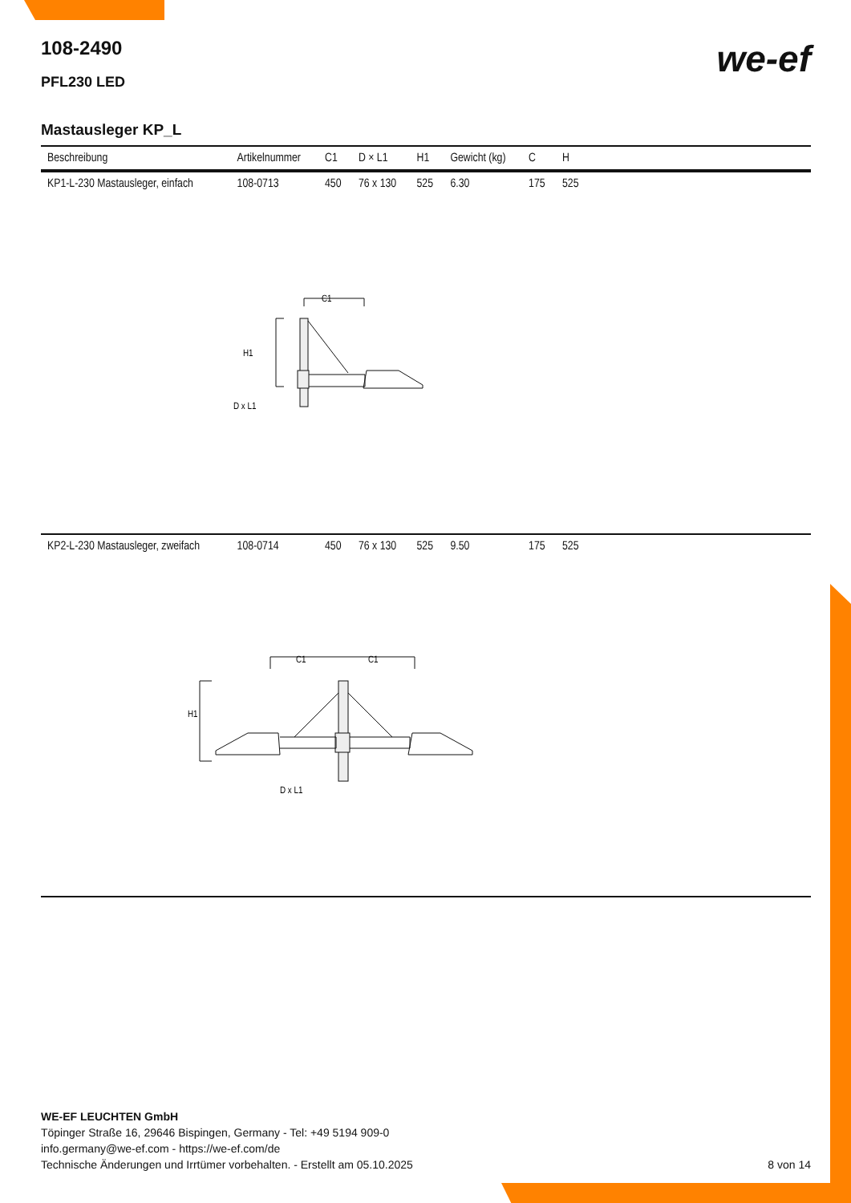we-ef
108-2490
PFL230 LED
Mastausleger KP_L
| Beschreibung | Artikelnummer | C1 | D × L1 | H1 | Gewicht (kg) | C | H | |
| --- | --- | --- | --- | --- | --- | --- | --- | --- |
| KP1-L-230 Mastausleger, einfach | 108-0713 | 450 | 76 x 130 | 525 | 6.30 | 175 | 525 | |
| C1 H1 D x L1 | | | | | | | | |
| KP2-L-230 Mastausleger, zweifach | 108-0714 | 450 | 76 x 130 | 525 | 9.50 | 175 | 525 | |
| C1 C1 H1 D x L1 | | | | | | | | |
WE-EF LEUCHTEN GmbH
Töpinger Straße 16, 29646 Bispingen, Germany - Tel: +49 5194 909-0
info.germany@we-ef.com - https://we-ef.com/de
Technische Änderungen und Irrtümer vorbehalten. - Erstellt am 05.10.2025 8 von 14